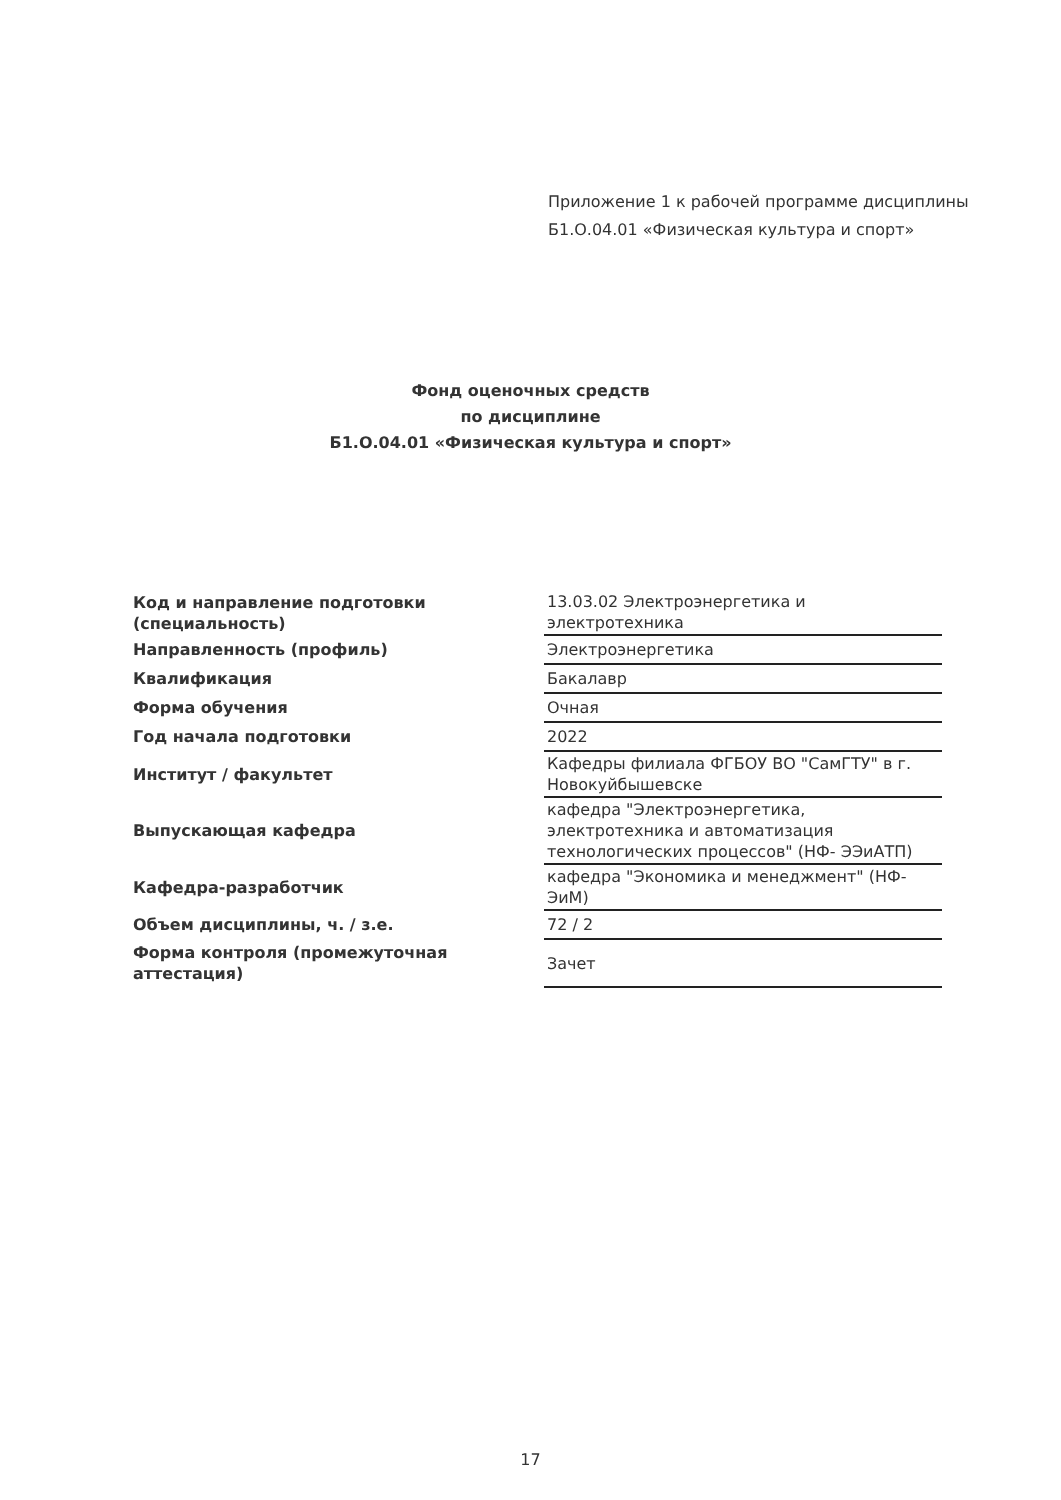Приложение 1 к рабочей программе дисциплины
Б1.О.04.01 «Физическая культура и спорт»
Фонд оценочных средств
по дисциплине
Б1.О.04.01 «Физическая культура и спорт»
| Код и направление подготовки (специальность) | 13.03.02 Электроэнергетика и электротехника |
| Направленность (профиль) | Электроэнергетика |
| Квалификация | Бакалавр |
| Форма обучения | Очная |
| Год начала подготовки | 2022 |
| Институт / факультет | Кафедры филиала ФГБОУ ВО "СамГТУ" в г. Новокуйбышевске |
| Выпускающая кафедра | кафедра "Электроэнергетика, электротехника и автоматизация технологических процессов" (НФ- ЭЭиАТП) |
| Кафедра-разработчик | кафедра "Экономика и менеджмент" (НФ-ЭиМ) |
| Объем дисциплины, ч. / з.е. | 72 / 2 |
| Форма контроля (промежуточная аттестация) | Зачет |
17